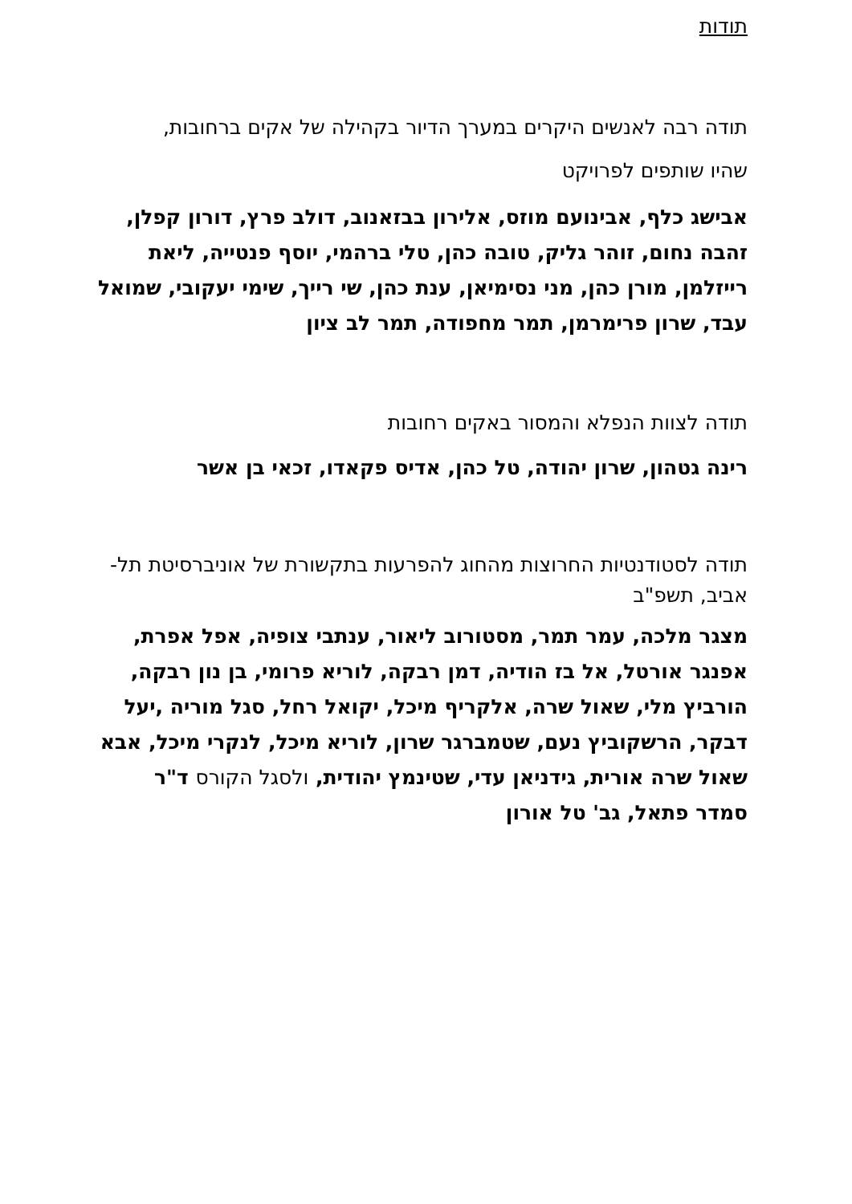תודות
תודה רבה לאנשים היקרים במערך הדיור בקהילה של אקים ברחובות,
שהיו שותפים לפרויקט
אבישג כלף, אבינועם מוזס, אלירון בבזאנוב, דולב פרץ, דורון קפלן, זהבה נחום, זוהר גליק, טובה כהן, טלי ברהמי, יוסף פנטייה, ליאת רייזלמן, מורן כהן, מני נסימיאן, ענת כהן, שי רייך, שימי יעקובי, שמואל עבד, שרון פרימרמן, תמר מחפודה, תמר לב ציון
תודה לצוות הנפלא והמסור באקים רחובות
רינה גטהון, שרון יהודה, טל כהן, אדיס פקאדו, זכאי בן אשר
תודה לסטודנטיות החרוצות מהחוג להפרעות בתקשורת של אוניברסיטת תל-אביב, תשפ"ב
מצגר מלכה, עמר תמר, מסטורוב ליאור, ענתבי צופיה, אפל אפרת, אפנגר אורטל, אל בז הודיה, דמן רבקה, לוריא פרומי, בן נון רבקה, הורביץ מלי, שאול שרה, אלקריף מיכל, יקואל רחל, סגל מוריה ,יעל דבקר, הרשקוביץ נעם, שטמברגר שרון, לוריא מיכל, לנקרי מיכל, אבא שאול שרה אורית, גידניאן עדי, שטינמץ יהודית, ולסגל הקורס ד"ר סמדר פתאל, גב' טל אורון